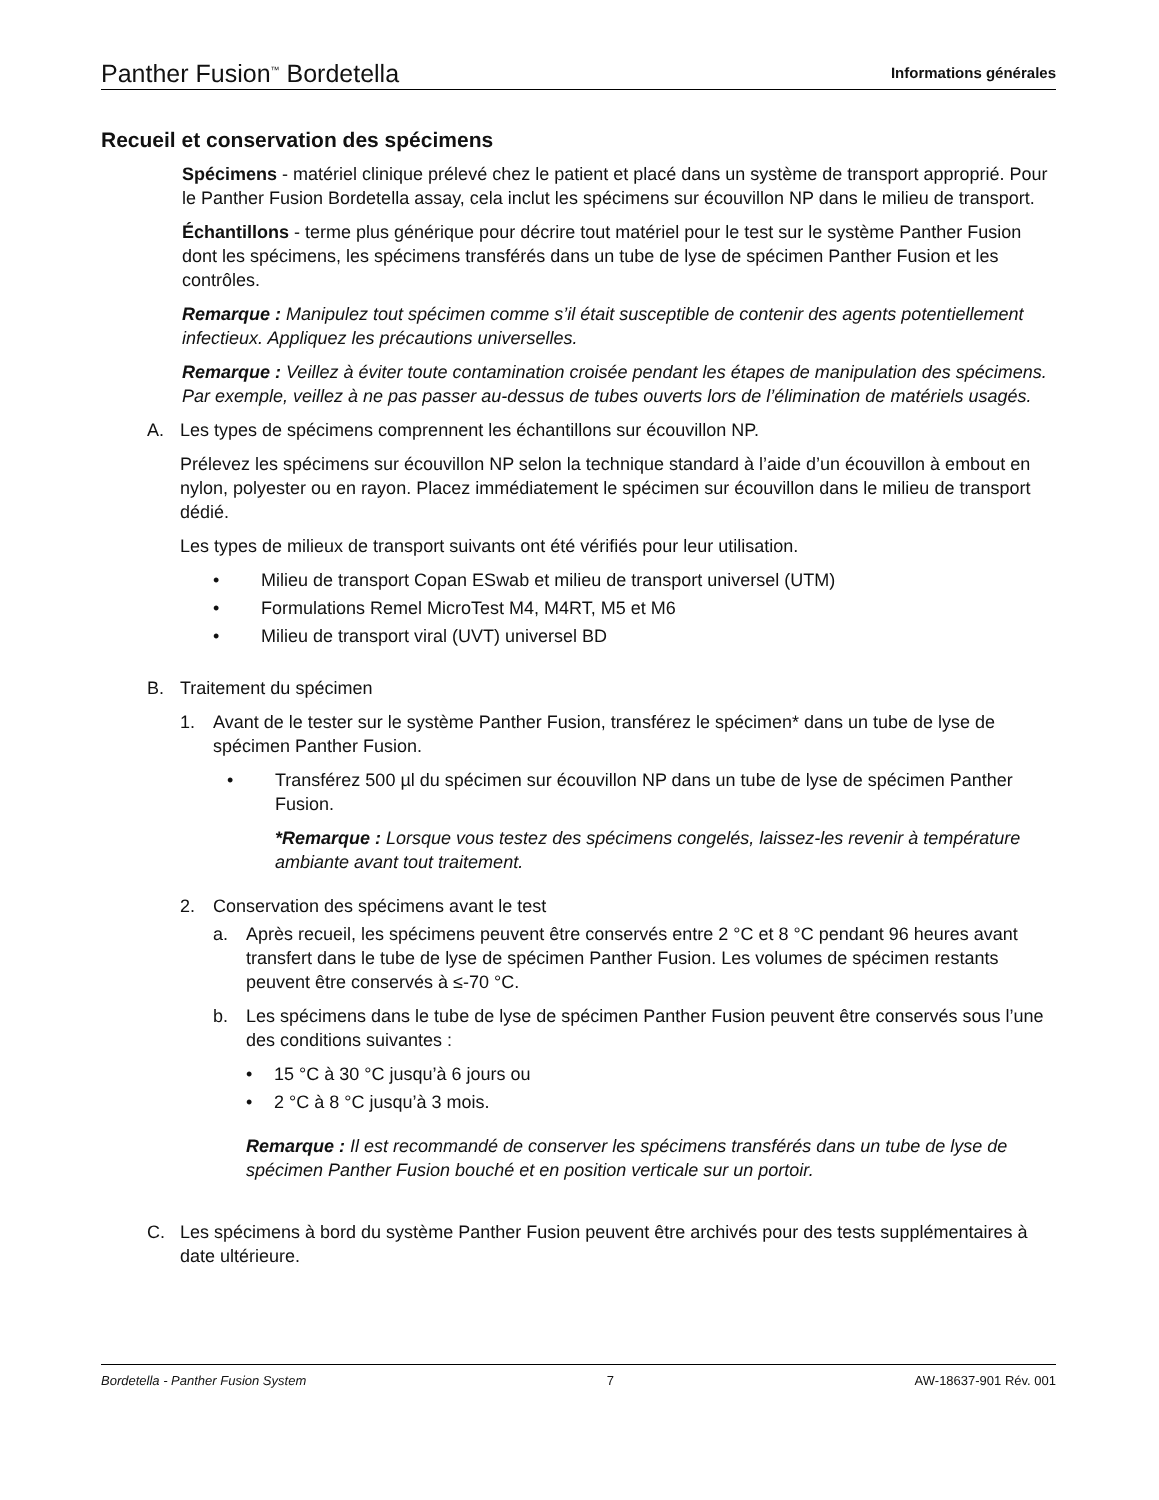Panther Fusion<sup>™</sup> Bordetella Informations générales
Recueil et conservation des spécimens
Spécimens - matériel clinique prélevé chez le patient et placé dans un système de transport approprié. Pour le Panther Fusion Bordetella assay, cela inclut les spécimens sur écouvillon NP dans le milieu de transport.
Échantillons - terme plus générique pour décrire tout matériel pour le test sur le système Panther Fusion dont les spécimens, les spécimens transférés dans un tube de lyse de spécimen Panther Fusion et les contrôles.
Remarque : Manipulez tout spécimen comme s’il était susceptible de contenir des agents potentiellement infectieux. Appliquez les précautions universelles.
Remarque : Veillez à éviter toute contamination croisée pendant les étapes de manipulation des spécimens. Par exemple, veillez à ne pas passer au-dessus de tubes ouverts lors de l’élimination de matériels usagés.
A. Les types de spécimens comprennent les échantillons sur écouvillon NP.
Prélevez les spécimens sur écouvillon NP selon la technique standard à l’aide d’un écouvillon à embout en nylon, polyester ou en rayon. Placez immédiatement le spécimen sur écouvillon dans le milieu de transport dédié.
Les types de milieux de transport suivants ont été vérifiés pour leur utilisation.
• Milieu de transport Copan ESwab et milieu de transport universel (UTM)
• Formulations Remel MicroTest M4, M4RT, M5 et M6
• Milieu de transport viral (UVT) universel BD
B. Traitement du spécimen
1. Avant de le tester sur le système Panther Fusion, transférez le spécimen* dans un tube de lyse de spécimen Panther Fusion.
• Transférez 500 µl du spécimen sur écouvillon NP dans un tube de lyse de spécimen Panther Fusion.
*Remarque : Lorsque vous testez des spécimens congelés, laissez-les revenir à température ambiante avant tout traitement.
2. Conservation des spécimens avant le test
a. Après recueil, les spécimens peuvent être conservés entre 2 °C et 8 °C pendant 96 heures avant transfert dans le tube de lyse de spécimen Panther Fusion. Les volumes de spécimen restants peuvent être conservés à ≤-70 °C.
b. Les spécimens dans le tube de lyse de spécimen Panther Fusion peuvent être conservés sous l’une des conditions suivantes :
• 15 °C à 30 °C jusqu’à 6 jours ou
• 2 °C à 8 °C jusqu’à 3 mois.
Remarque : Il est recommandé de conserver les spécimens transférés dans un tube de lyse de spécimen Panther Fusion bouché et en position verticale sur un portoir.
C. Les spécimens à bord du système Panther Fusion peuvent être archivés pour des tests supplémentaires à date ultérieure.
Bordetella - Panther Fusion System 7 AW-18637-901 Rév. 001